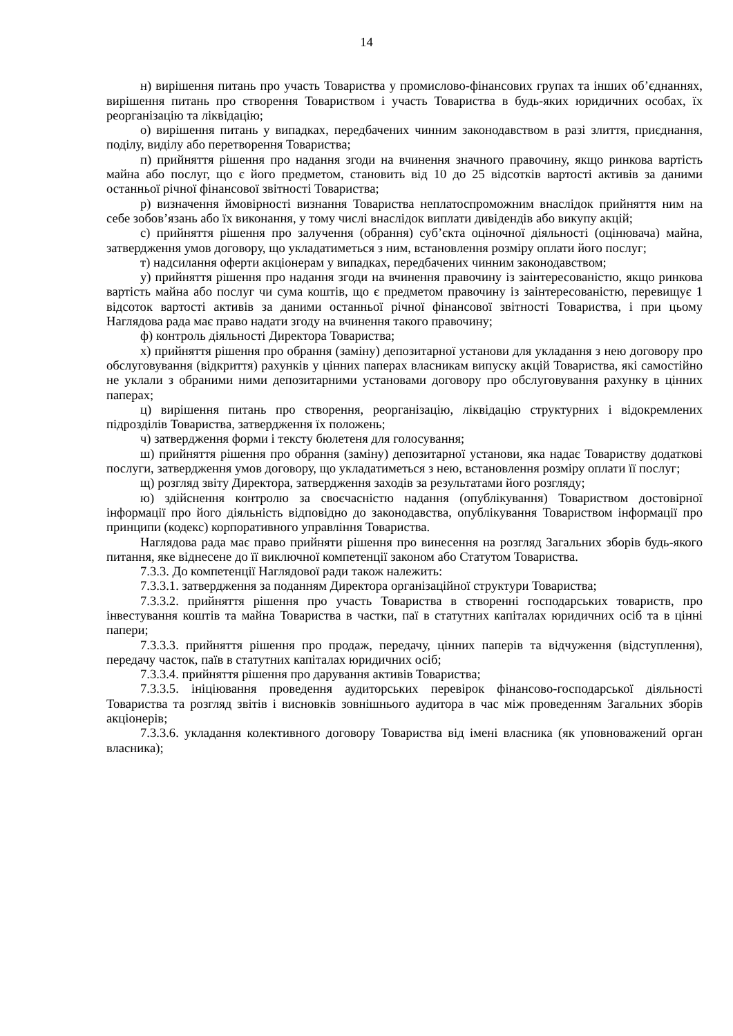14
н) вирішення питань про участь Товариства у промислово-фінансових групах та інших об’єднаннях, вирішення питань про створення Товариством і участь Товариства в будь-яких юридичних особах, їх реорганізацію та ліквідацію;
о) вирішення питань у випадках, передбачених чинним законодавством в разі злиття, приєднання, поділу, виділу або перетворення Товариства;
п) прийняття рішення про надання згоди на вчинення значного правочину, якщо ринкова вартість майна або послуг, що є його предметом, становить від 10 до 25 відсотків вартості активів за даними останньої річної фінансової звітності Товариства;
р) визначення ймовірності визнання Товариства неплатоспроможним внаслідок прийняття ним на себе зобов’язань або їх виконання, у тому числі внаслідок виплати дивідендів або викупу акцій;
с) прийняття рішення про залучення (обрання) суб’єкта оціночної діяльності (оцінювача) майна, затвердження умов договору, що укладатиметься з ним, встановлення розміру оплати його послуг;
т) надсилання оферти акціонерам у випадках, передбачених чинним законодавством;
у) прийняття рішення про надання згоди на вчинення правочину із заінтересованістю, якщо ринкова вартість майна або послуг чи сума коштів, що є предметом правочину із заінтересованістю, перевищує 1 відсоток вартості активів за даними останньої річної фінансової звітності Товариства, і при цьому Наглядова рада має право надати згоду на вчинення такого правочину;
ф) контроль діяльності Директора Товариства;
х) прийняття рішення про обрання (заміну) депозитарної установи для укладання з нею договору про обслуговування (відкриття) рахунків у цінних паперах власникам випуску акцій Товариства, які самостійно не уклали з обраними ними депозитарними установами договору про обслуговування рахунку в цінних паперах;
ц) вирішення питань про створення, реорганізацію, ліквідацію структурних і відокремлених підрозділів Товариства, затвердження їх положень;
ч) затвердження форми і тексту бюлетеня для голосування;
ш) прийняття рішення про обрання (заміну) депозитарної установи, яка надає Товариству додаткові послуги, затвердження умов договору, що укладатиметься з нею, встановлення розміру оплати її послуг;
щ) розгляд звіту Директора, затвердження заходів за результатами його розгляду;
ю) здійснення контролю за своєчасністю надання (опублікування) Товариством достовірної інформації про його діяльність відповідно до законодавства, опублікування Товариством інформації про принципи (кодекс) корпоративного управління Товариства.
Наглядова рада має право прийняти рішення про винесення на розгляд Загальних зборів будь-якого питання, яке віднесене до її виключної компетенції законом або Статутом Товариства.
7.3.3. До компетенції Наглядової ради також належить:
7.3.3.1. затвердження за поданням Директора організаційної структури Товариства;
7.3.3.2. прийняття рішення про участь Товариства в створенні господарських товариств, про інвестування коштів та майна Товариства в частки, паї в статутних капіталах юридичних осіб та в цінні папери;
7.3.3.3. прийняття рішення про продаж, передачу, цінних паперів та відчуження (відступлення), передачу часток, паїв в статутних капіталах юридичних осіб;
7.3.3.4. прийняття рішення про дарування активів Товариства;
7.3.3.5. ініціювання проведення аудиторських перевірок фінансово-господарської діяльності Товариства та розгляд звітів і висновків зовнішнього аудитора в час між проведенням Загальних зборів акціонерів;
7.3.3.6. укладання колективного договору Товариства від імені власника (як уповноважений орган власника);